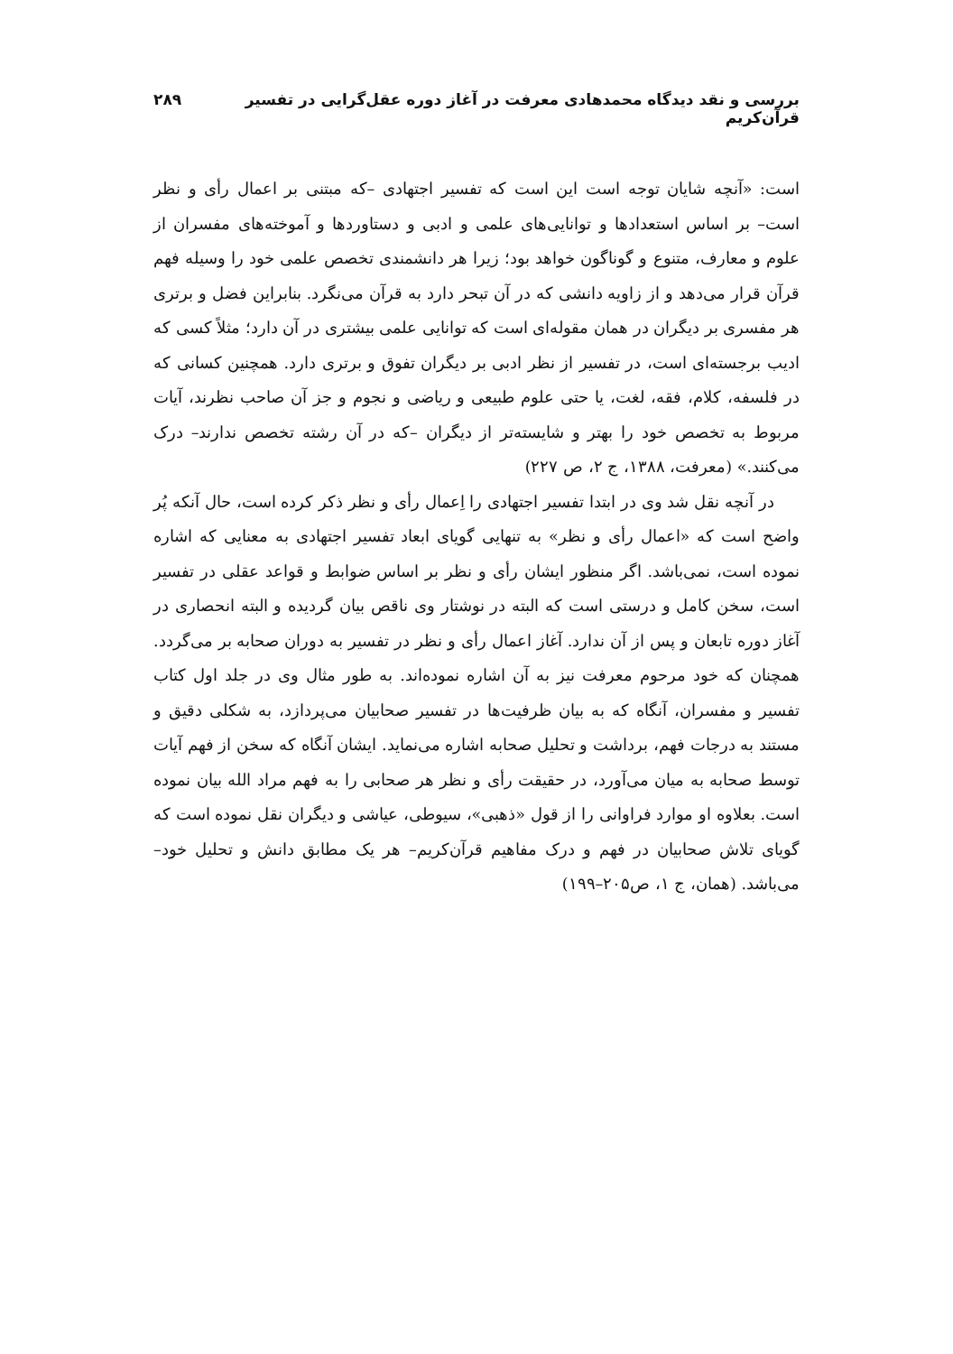بررسی و نقد دیدگاه محمدهادی معرفت در آغاز دوره عقل‌گرایی در تفسیر قرآن‌کریم ۲۸۹
است: «آنچه شایان توجه است این است که تفسیر اجتهادی –که مبتنی بر اعمال رأی و نظر است– بر اساس استعدادها و توانایی‌های علمی و ادبی و دستاوردها و آموخته‌های مفسران از علوم و معارف، متنوع و گوناگون خواهد بود؛ زیرا هر دانشمندی تخصص علمی خود را وسیله فهم قرآن قرار می‌دهد و از زاویه دانشی که در آن تبحر دارد به قرآن می‌نگرد. بنابراین فضل و برتری هر مفسری بر دیگران در همان مقوله‌ای است که توانایی علمی بیشتری در آن دارد؛ مثلاً کسی که ادیب برجسته‌ای است، در تفسیر از نظر ادبی بر دیگران تفوق و برتری دارد. همچنین کسانی که در فلسفه، کلام، فقه، لغت، یا حتی علوم طبیعی و ریاضی و نجوم و جز آن صاحب نظرند، آیات مربوط به تخصص خود را بهتر و شایسته‌تر از دیگران –که در آن رشته تخصص ندارند– درک می‌کنند.» (معرفت، ۱۳۸۸، ج ۲، ص ۲۲۷)
در آنچه نقل شد وی در ابتدا تفسیر اجتهادی را اِعمال رأی و نظر ذکر کرده است، حال آنکه پُر واضح است که «اعمال رأی و نظر» به تنهایی گویای ابعاد تفسیر اجتهادی به معنایی که اشاره نموده است، نمی‌باشد. اگر منظور ایشان رأی و نظر بر اساس ضوابط و قواعد عقلی در تفسیر است، سخن کامل و درستی است که البته در نوشتار وی ناقص بیان گردیده و البته انحصاری در آغاز دوره تابعان و پس از آن ندارد. آغاز اعمال رأی و نظر در تفسیر به دوران صحابه بر می‌گردد. همچنان که خود مرحوم معرفت نیز به آن اشاره نموده‌اند. به طور مثال وی در جلد اول کتاب تفسیر و مفسران، آنگاه که به بیان ظرفیت‌ها در تفسیر صحابیان می‌پردازد، به شکلی دقیق و مستند به درجات فهم، برداشت و تحلیل صحابه اشاره می‌نماید. ایشان آنگاه که سخن از فهم آیات توسط صحابه به میان می‌آورد، در حقیقت رأی و نظر هر صحابی را به فهم مراد الله بیان نموده است. بعلاوه او موارد فراوانی را از قول «ذهبی»، سیوطی، عیاشی و دیگران نقل نموده است که گویای تلاش صحابیان در فهم و درک مفاهیم قرآن‌کریم– هر یک مطابق دانش و تحلیل خود– می‌باشد. (همان، ج ۱، ص۲۰۵–۱۹۹)